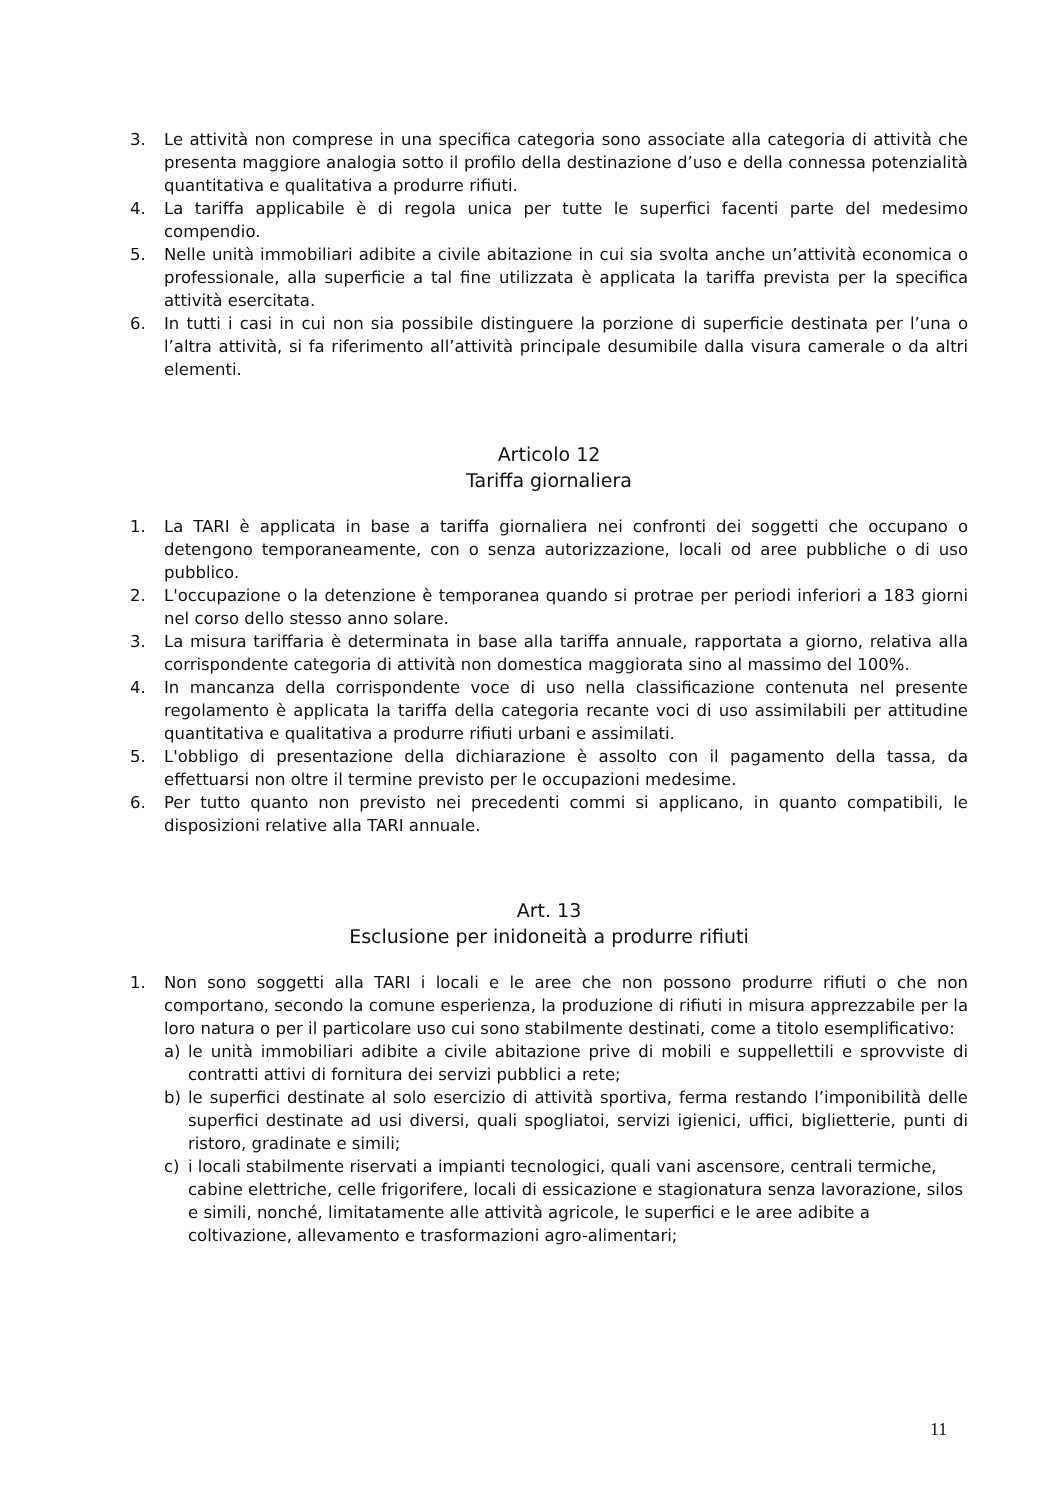3. Le attività non comprese in una specifica categoria sono associate alla categoria di attività che presenta maggiore analogia sotto il profilo della destinazione d’uso e della connessa potenzialità quantitativa e qualitativa a produrre rifiuti.
4. La tariffa applicabile è di regola unica per tutte le superfici facenti parte del medesimo compendio.
5. Nelle unità immobiliari adibite a civile abitazione in cui sia svolta anche un’attività economica o professionale, alla superficie a tal fine utilizzata è applicata la tariffa prevista per la specifica attività esercitata.
6. In tutti i casi in cui non sia possibile distinguere la porzione di superficie destinata per l’una o l’altra attività, si fa riferimento all’attività principale desumibile dalla visura camerale o da altri elementi.
Articolo 12
Tariffa giornaliera
1. La TARI è applicata in base a tariffa giornaliera nei confronti dei soggetti che occupano o detengono temporaneamente, con o senza autorizzazione, locali od aree pubbliche o di uso pubblico.
2. L'occupazione o la detenzione è temporanea quando si protrae per periodi inferiori a 183 giorni nel corso dello stesso anno solare.
3. La misura tariffaria è determinata in base alla tariffa annuale, rapportata a giorno, relativa alla corrispondente categoria di attività non domestica maggiorata sino al massimo del 100%.
4. In mancanza della corrispondente voce di uso nella classificazione contenuta nel presente regolamento è applicata la tariffa della categoria recante voci di uso assimilabili per attitudine quantitativa e qualitativa a produrre rifiuti urbani e assimilati.
5. L'obbligo di presentazione della dichiarazione è assolto con il pagamento della tassa, da effettuarsi non oltre il termine previsto per le occupazioni medesime.
6. Per tutto quanto non previsto nei precedenti commi si applicano, in quanto compatibili, le disposizioni relative alla TARI annuale.
Art. 13
Esclusione per inidoneità a produrre rifiuti
1. Non sono soggetti alla TARI i locali e le aree che non possono produrre rifiuti o che non comportano, secondo la comune esperienza, la produzione di rifiuti in misura apprezzabile per la loro natura o per il particolare uso cui sono stabilmente destinati, come a titolo esemplificativo:
a) le unità immobiliari adibite a civile abitazione prive di mobili e suppellettili e sprovviste di contratti attivi di fornitura dei servizi pubblici a rete;
b) le superfici destinate al solo esercizio di attività sportiva, ferma restando l’imponibilità delle superfici destinate ad usi diversi, quali spogliatoi, servizi igienici, uffici, biglietterie, punti di ristoro, gradinate e simili;
c) i locali stabilmente riservati a impianti tecnologici, quali vani ascensore, centrali termiche, cabine elettriche, celle frigorifere, locali di essicazione e stagionatura senza lavorazione, silos e simili, nonché, limitatamente alle attività agricole, le superfici e le aree adibite a coltivazione, allevamento e trasformazioni agro-alimentari;
11